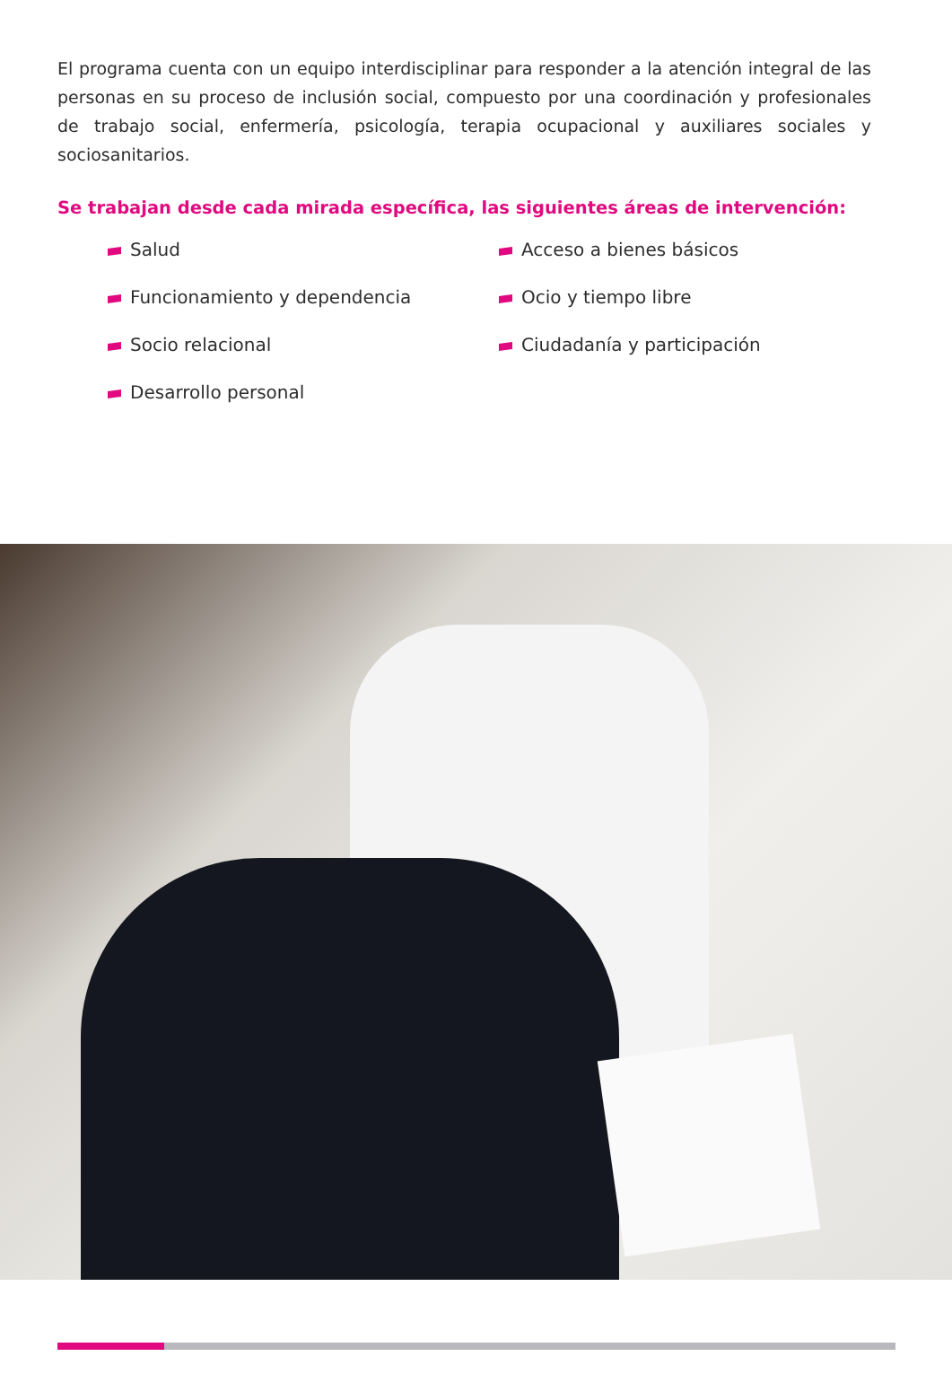El programa cuenta con un equipo interdisciplinar para responder a la atención integral de las personas en su proceso de inclusión social, compuesto por una coordinación y profesionales de trabajo social, enfermería, psicología, terapia ocupacional y auxiliares sociales y sociosanitarios.
Se trabajan desde cada mirada específica, las siguientes áreas de intervención:
Salud
Funcionamiento y dependencia
Socio relacional
Desarrollo personal
Acceso a bienes básicos
Ocio y tiempo libre
Ciudadanía y participación